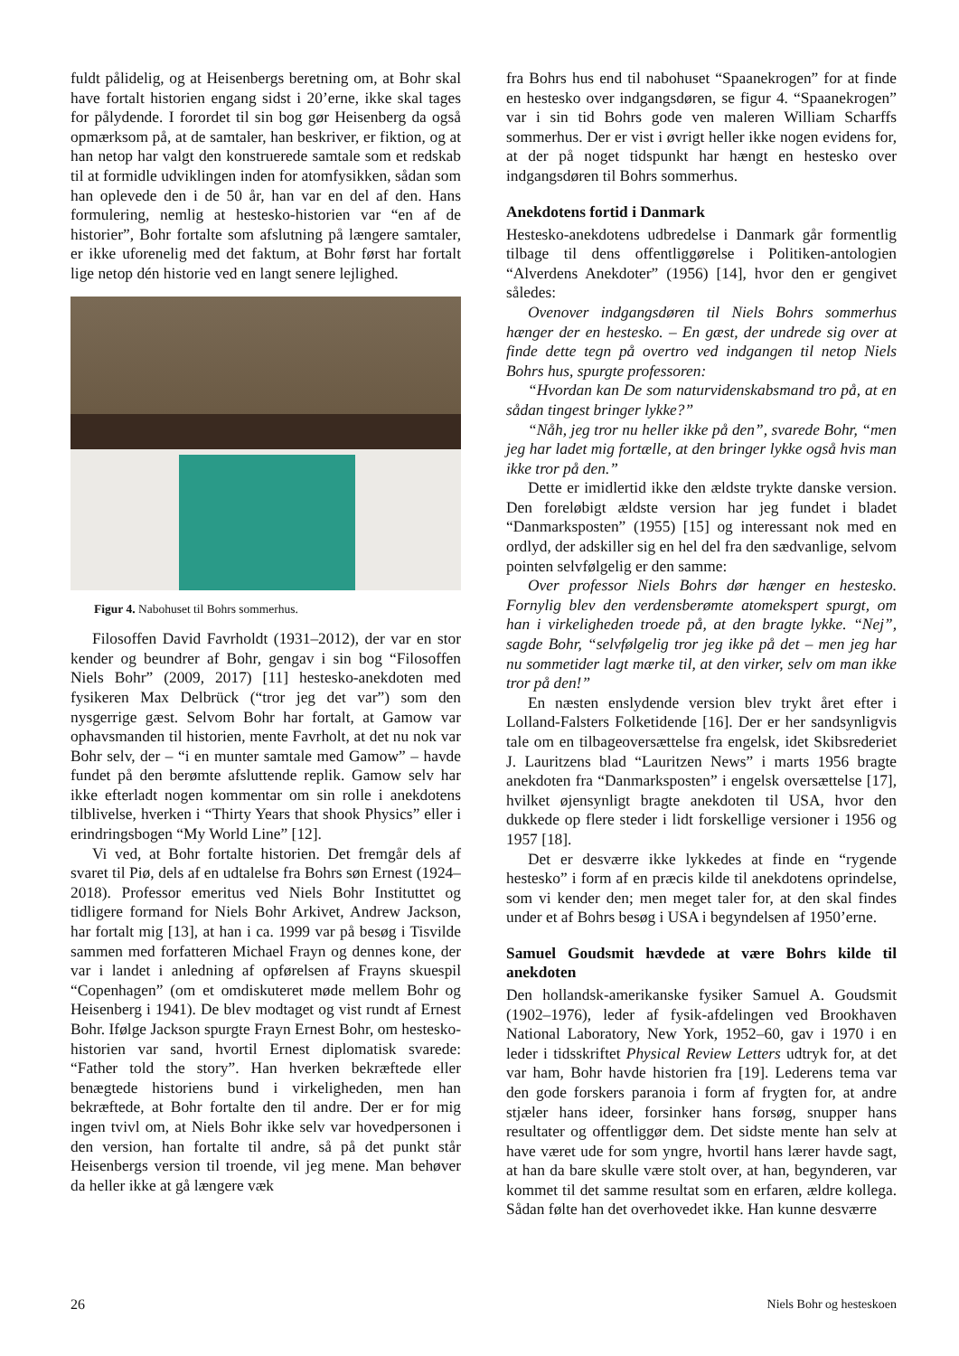fuldt pålidelig, og at Heisenbergs beretning om, at Bohr skal have fortalt historien engang sidst i 20’erne, ikke skal tages for pålydende. I forordet til sin bog gør Heisenberg da også opmærksom på, at de samtaler, han beskriver, er fiktion, og at han netop har valgt den konstruerede samtale som et redskab til at formidle udviklingen inden for atomfysikken, sådan som han oplevede den i de 50 år, han var en del af den. Hans formulering, nemlig at hestesko-historien var “en af de historier”, Bohr fortalte som afslutning på længere samtaler, er ikke uforenelig med det faktum, at Bohr først har fortalt lige netop dén historie ved en langt senere lejlighed.
Figur 4. Nabohuset til Bohrs sommerhus.
Filosoffen David Favrholdt (1931–2012), der var en stor kender og beundrer af Bohr, gengav i sin bog “Filosoffen Niels Bohr” (2009, 2017) [11] hestesko-anekdoten med fysikeren Max Delbrück (“tror jeg det var”) som den nysgerrige gæst. Selvom Bohr har fortalt, at Gamow var ophavsmanden til historien, mente Favrholt, at det nu nok var Bohr selv, der – “i en munter samtale med Gamow” – havde fundet på den berømte afsluttende replik. Gamow selv har ikke efterladt nogen kommentar om sin rolle i anekdotens tilblivelse, hverken i “Thirty Years that shook Physics” eller i erindringsbogen “My World Line” [12].
Vi ved, at Bohr fortalte historien. Det fremgår dels af svaret til Piø, dels af en udtalelse fra Bohrs søn Ernest (1924–2018). Professor emeritus ved Niels Bohr Instituttet og tidligere formand for Niels Bohr Arkivet, Andrew Jackson, har fortalt mig [13], at han i ca. 1999 var på besøg i Tisvilde sammen med forfatteren Michael Frayn og dennes kone, der var i landet i anledning af opførelsen af Frayns skuespil “Copenhagen” (om et omdiskuteret møde mellem Bohr og Heisenberg i 1941). De blev modtaget og vist rundt af Ernest Bohr. Ifølge Jackson spurgte Frayn Ernest Bohr, om hestesko-historien var sand, hvortil Ernest diplomatisk svarede: “Father told the story”. Han hverken bekræftede eller benægtede historiens bund i virkeligheden, men han bekræftede, at Bohr fortalte den til andre. Der er for mig ingen tvivl om, at Niels Bohr ikke selv var hovedpersonen i den version, han fortalte til andre, så på det punkt står Heisenbergs version til troende, vil jeg mene. Man behøver da heller ikke at gå længere væk
fra Bohrs hus end til nabohuset “Spaanekrogen” for at finde en hestesko over indgangsdøren, se figur 4. “Spaanekrogen” var i sin tid Bohrs gode ven maleren William Scharffs sommerhus. Der er vist i øvrigt heller ikke nogen evidens for, at der på noget tidspunkt har hængt en hestesko over indgangsdøren til Bohrs sommerhus.
Anekdotens fortid i Danmark
Hestesko-anekdotens udbredelse i Danmark går formentlig tilbage til dens offentliggørelse i Politiken-antologien “Alverdens Anekdoter” (1956) [14], hvor den er gengivet således:
Ovenover indgangsdøren til Niels Bohrs sommerhus hænger der en hestesko. – En gæst, der undrede sig over at finde dette tegn på overtro ved indgangen til netop Niels Bohrs hus, spurgte professoren:
“Hvordan kan De som naturvidenskabsmand tro på, at en sådan tingest bringer lykke?”
“Nåh, jeg tror nu heller ikke på den”, svarede Bohr, “men jeg har ladet mig fortælle, at den bringer lykke også hvis man ikke tror på den.”
Dette er imidlertid ikke den ældste trykte danske version. Den foreløbigt ældste version har jeg fundet i bladet “Danmarksposten” (1955) [15] og interessant nok med en ordlyd, der adskiller sig en hel del fra den sædvanlige, selvom pointen selvfølgelig er den samme:
Over professor Niels Bohrs dør hænger en hestesko. Fornylig blev den verdensberømte atomekspert spurgt, om han i virkeligheden troede på, at den bragte lykke. “Nej”, sagde Bohr, “selvfølgelig tror jeg ikke på det – men jeg har nu sommetider lagt mærke til, at den virker, selv om man ikke tror på den!”
En næsten enslydende version blev trykt året efter i Lolland-Falsters Folketidende [16]. Der er her sandsynligvis tale om en tilbageoversættelse fra engelsk, idet Skibsrederiet J. Lauritzens blad “Lauritzen News” i marts 1956 bragte anekdoten fra “Danmarksposten” i engelsk oversættelse [17], hvilket øjensynligt bragte anekdoten til USA, hvor den dukkede op flere steder i lidt forskellige versioner i 1956 og 1957 [18].
Det er desværre ikke lykkedes at finde en “rygende hestesko” i form af en præcis kilde til anekdotens oprindelse, som vi kender den; men meget taler for, at den skal findes under et af Bohrs besøg i USA i begyndelsen af 1950’erne.
Samuel Goudsmit hævdede at være Bohrs kilde til anekdoten
Den hollandsk-amerikanske fysiker Samuel A. Goudsmit (1902–1976), leder af fysik-afdelingen ved Brookhaven National Laboratory, New York, 1952–60, gav i 1970 i en leder i tidsskriftet Physical Review Letters udtryk for, at det var ham, Bohr havde historien fra [19]. Lederens tema var den gode forskers paranoia i form af frygten for, at andre stjæler hans ideer, forsinker hans forsøg, snupper hans resultater og offentliggør dem. Det sidste mente han selv at have været ude for som yngre, hvortil hans lærer havde sagt, at han da bare skulle være stolt over, at han, begynderen, var kommet til det samme resultat som en erfaren, ældre kollega. Sådan følte han det overhovedet ikke. Han kunne desværre
26 Niels Bohr og hesteskoen